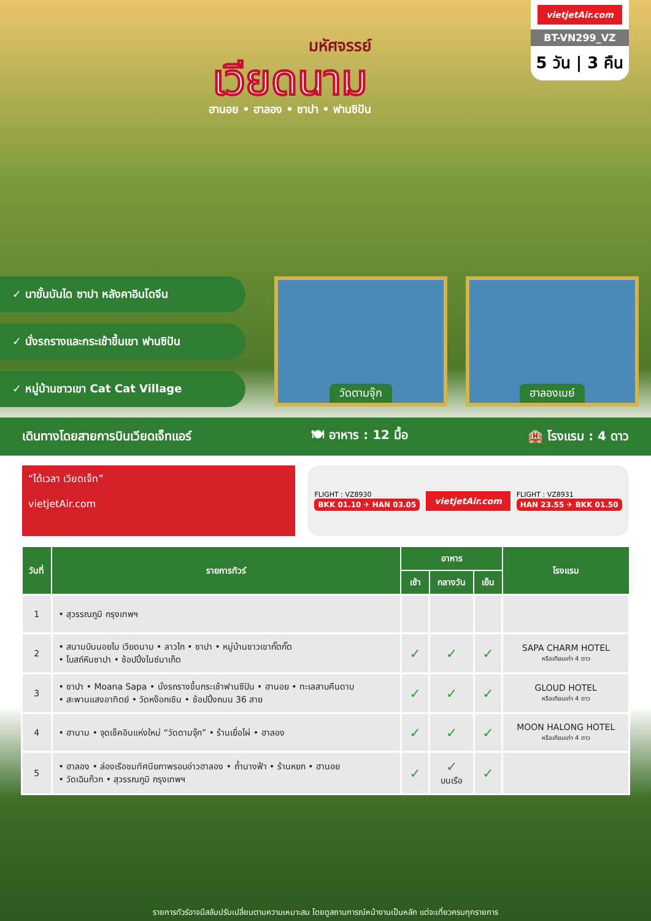มหัศจรรย์
เวียดนาม
ฮานอย • ฮาลอง • ซาปา • ฟานซิปัน
vietjetAir.com
BT-VN299_VZ
5 วัน | 3 คืน
✓ นาขั้นบันได ซาปา หลังคาอินโดจีน
✓ นั่งรถรางและกระเช้าขึ้นเขา ฟานซิปัน
✓ หมู่บ้านชาวเขา Cat Cat Village
วัดตามจุ๊ก ฮาลองเบย์
เดินทางโดยสายการบินเวียดเจ็ทแอร์ 🍽 อาหาร : 12 มื้อ 🏨 โรงแรม : 4 ดาว
“ได้เวลา เวียดเจ็ท”
vietjetAir.com
FLIGHT : VZ8930
BKK 01.10 ✈ HAN 03.05
vietjetAir.com
FLIGHT : VZ8931
HAN 23.55 ✈ BKK 01.50
| วันที่ | รายการทัวร์ | อาหาร | | | โรงแรม |
| --- | --- | --- | --- | --- | --- |
| | | เช้า | กลางวัน | เย็น | |
| 1 | • สุวรรณภูมิ กรุงเทพฯ | | | | |
| 2 | • สนามบินนอยไบ เวียดนาม • ลาวไก • ซาปา • หมู่บ้านชาวเขากั๊ตกั๊ต • โบสถ์หินซาปา • ช้อปปิ้งไนซ์มาเก็ต | ✓ | ✓ | ✓ | SAPA CHARM HOTEL หรือเทียบเท่า 4 ดาว |
| 3 | • ซาปา • Moana Sapa • นั่งรถรางขึ้นกระเช้าฟานซีปัน • ฮานอย • ทะเลสาบคืนดาบ • สะพานแสงอาทิตย์ • วัดหง๊อกเซิน • ช้อปปิ้งถนน 36 สาย | ✓ | ✓ | ✓ | GLOUD HOTEL หรือเทียบเท่า 4 ดาว |
| 4 | • ฮานาม • จุดเช็คอินแห่งใหม่ “วัดตามจุ๊ก” • ร้านเยื่อไผ่ • ฮาลอง | ✓ | ✓ | ✓ | MOON HALONG HOTEL หรือเทียบเท่า 4 ดาว |
| 5 | • ฮาลอง • ล่องเรือชมทัศนียภาพรอบอ่าวฮาลอง • ถ้ำนางฟ้า • ร้านหยก • ฮานอย • วัดเฉินก๊วก • สุวรรณภูมิ กรุงเทพฯ | ✓ | ✓ บนเรือ | ✓ | |
รายการทัวร์อาจมีสลับปรับเปลี่ยนตามความเหมาะสม โดยดูสถานการณ์หน้างานเป็นหลัก แต่จะเที่ยวครบทุกรายการ